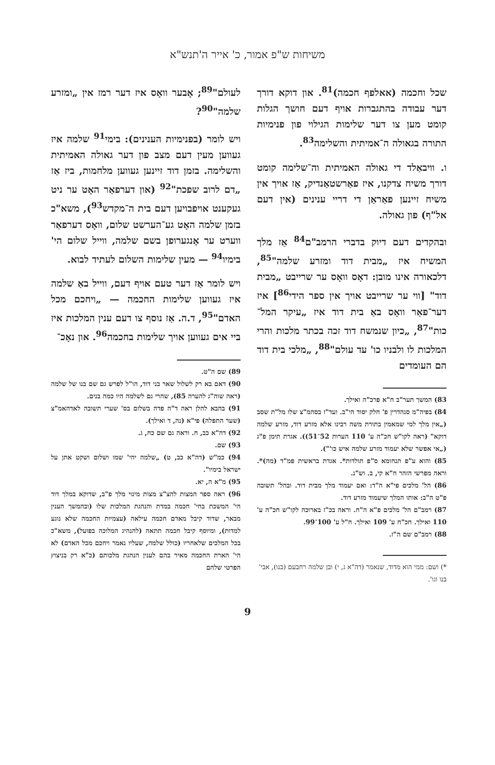משיחות ש"פ אמור, כ' אייר ה'תנש"א
שכל וחכמה (אאלפף חכמה)<sup>81</sup>. און דוקא דורך דער עבודה בהתגברות אויף דעם חושך הגלות קומט מען צו דער שלימות הגילוי פון פנימיות התורה בגאולה ה־אמיתית והשלימה<sup>83</sup>.
ו. וויבאַלד די גאולה האמיתית וה־שלימה קומט דורך משיח צדקנו, איז פאַרשטאַנדיק, אַז אויך אין משיח זיינען פאַראַן די דריי ענינים (אין דעם אל"ף) פון גאולה.
ובהקדים דעם דיוק בדברי הרמב"ם<sup>84</sup> אַז מלך המשיח איז „מבית דוד ומזרע שלמה"<sup>85</sup>, דלכאורה אינו מובן: דאָס וואָס ער שרייבט „מבית דוד" [ווי ער שרייבט אויך אין ספר הידי<sup>86</sup>] איז דער־פאַר וואָס באַ בית דוד איז „עיקר המל־כות"<sup>87</sup>, „כיון שנמשח דוד זכה בכתר מלכות והרי המלכות לו ולבניו כו' עד עולם"<sup>88</sup>, „מלכי בית דוד הם העומדים
83) המשך תער"ב ח"א פרכ"ה ואילך.
84) בפיה"מ סנהדרין פ' חלק יסוד הי"ב. ועד"ז בסהמ"צ שלו מל"ת שסב („אין מלך למי שמאמין בתורת משה רבינו אלא מזרע דוד, מזרע שלמה דוקא" (ראה לקו"ש חכ"ה ע' 110 הערות 52־51)). אגרת תימן פ"ג („אי אפשר שלא יעמוד מזרע שלמה איש כו'").
85) והוא ע"פ תנחומא ס"פ תולדות*. אגדת בראשית פמ"ד (מה)*. וראה מפרשי הזהר ח"א קי, ב. וש"נ.
86) הל' מלכים פי"א ה"ד: ואם יעמוד מלך מבית דוד. ובהל' תשובה פ"ט ה"ב: אותו המלך שיעמוד מזרע דוד.
87) רמב"ם הל' מלכים פ"א ה"ח. וראה בכ"ז בארוכה לקו"ש חכ"ה ע' 110 ואילך. חכ"ח ע' 109 ואילך. ח"ל ע' 100־99.
88) רמב"ם שם ה"ז.
*) ושם: ממי הוא מדוד, שנאמר (דה"א ג, י) ובן שלמה רחבעם (בנו), אבי' בנו וגו'.
לעולם"<sup>89</sup>; אָבער וואָס איז דער רמז אין „ומזרע שלמה"<sup>90</sup>?
ויש לומר (בפנימיות הענינים): בימי<sup>91</sup> שלמה איז געווען מעין דעם מצב פון דער גאולה האמיתית והשלימה. בזמן דוד זיינען געווען מלחמות, ביז אַז „דם לרוב שפכת"<sup>92</sup> (און דערפאַר האָט ער ניט געקענט אויפבויען דעם בית ה־מקדש<sup>93</sup>), משא"כ בזמן שלמה האָט גע־הערשט שלום, וואָס דערפאַר ווערט ער אָנגערופן בשם שלמה, ווייל שלום הי' בימיו<sup>94</sup> — מעין שלימות השלום לעתיד לבוא.
ויש לומר אַז דער טעם אויף דעם, ווייל באַ שלמה איז געווען שלימות החכמה — „ויחכם מכל האדם"<sup>95</sup>, ד.ה. אַז נוסף צו דעם ענין המלכות איז ביי אים געווען אויך שלימות בחכמה<sup>96</sup>. און נאָכ־
89) שם ה"ט.
90) דאם בא רק לשלול שאר בני דוד, הו"ל לפרש גם שם בנו של שלמה (ראה שוה"ג להערה 85), שהרי גם לשלמה היו כמה בנים.
91) בהבא להלן ראה ד"ה פדה בשלום בס' שערי תשובה לאדהאמ"צ (שער התפלה) פי"א (נה, ד ואילך).
92) דה"א כב, ח. וראה גם שם כח, ג.
93) שם.
94) כמ"ש (דה"א כב, ט) „שלמה יהי' שמו ושלום ושקט אתן על ישראל בימיו".
95) מ"א ה, יא.
96) ראה ספר המצות להצ"צ מצות מינוי מלך פ"ב, שדוקא במלך דוד הי' המשכת בחי' חכמה במדת והנהגת המלכות שלו (ובהמשך הענין מבאר, שדוד קיבל מאדם חכמה עילאה (עצמיות החכמה שלא נוגע למדות), ומיוסף קיבל חכמה תתאה (להנהיג המלוכה בפועל), משא"כ בכל המלכים שלאחריו (כולל שלמה, שעליו נאמר ויחכם מכל האדם) לא הי' הארת החכמה מאיר בהם לענין הנהגת מלכותם (כ"א רק בניצוץ הפרטי שלהם
9